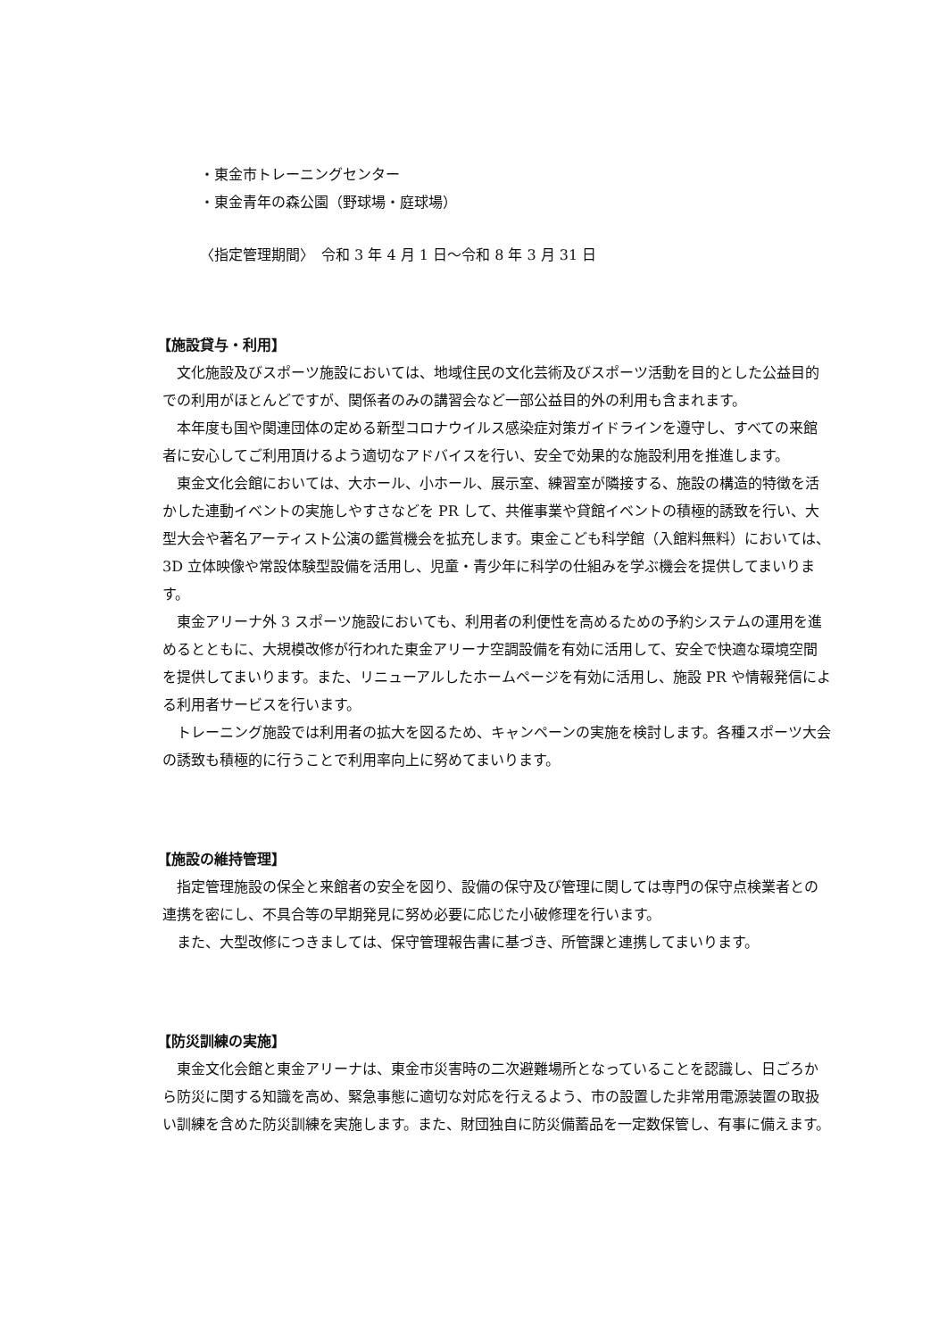・東金市トレーニングセンター
・東金青年の森公園（野球場・庭球場）
〈指定管理期間〉　令和 3 年 4 月 1 日～令和 8 年 3 月 31 日
【施設貸与・利用】
　文化施設及びスポーツ施設においては、地域住民の文化芸術及びスポーツ活動を目的とした公益目的での利用がほとんどですが、関係者のみの講習会など一部公益目的外の利用も含まれます。
　本年度も国や関連団体の定める新型コロナウイルス感染症対策ガイドラインを遵守し、すべての来館者に安心してご利用頂けるよう適切なアドバイスを行い、安全で効果的な施設利用を推進します。
　東金文化会館においては、大ホール、小ホール、展示室、練習室が隣接する、施設の構造的特徴を活かした連動イベントの実施しやすさなどを PR して、共催事業や貸館イベントの積極的誘致を行い、大型大会や著名アーティスト公演の鑑賞機会を拡充します。東金こども科学館（入館料無料）においては、3D 立体映像や常設体験型設備を活用し、児童・青少年に科学の仕組みを学ぶ機会を提供してまいります。
　東金アリーナ外 3 スポーツ施設においても、利用者の利便性を高めるための予約システムの運用を進めるとともに、大規模改修が行われた東金アリーナ空調設備を有効に活用して、安全で快適な環境空間を提供してまいります。また、リニューアルしたホームページを有効に活用し、施設 PR や情報発信による利用者サービスを行います。
　トレーニング施設では利用者の拡大を図るため、キャンペーンの実施を検討します。各種スポーツ大会の誘致も積極的に行うことで利用率向上に努めてまいります。
【施設の維持管理】
　指定管理施設の保全と来館者の安全を図り、設備の保守及び管理に関しては専門の保守点検業者との連携を密にし、不具合等の早期発見に努め必要に応じた小破修理を行います。
　また、大型改修につきましては、保守管理報告書に基づき、所管課と連携してまいります。
【防災訓練の実施】
　東金文化会館と東金アリーナは、東金市災害時の二次避難場所となっていることを認識し、日ごろから防災に関する知識を高め、緊急事態に適切な対応を行えるよう、市の設置した非常用電源装置の取扱い訓練を含めた防災訓練を実施します。また、財団独自に防災備蓄品を一定数保管し、有事に備えます。